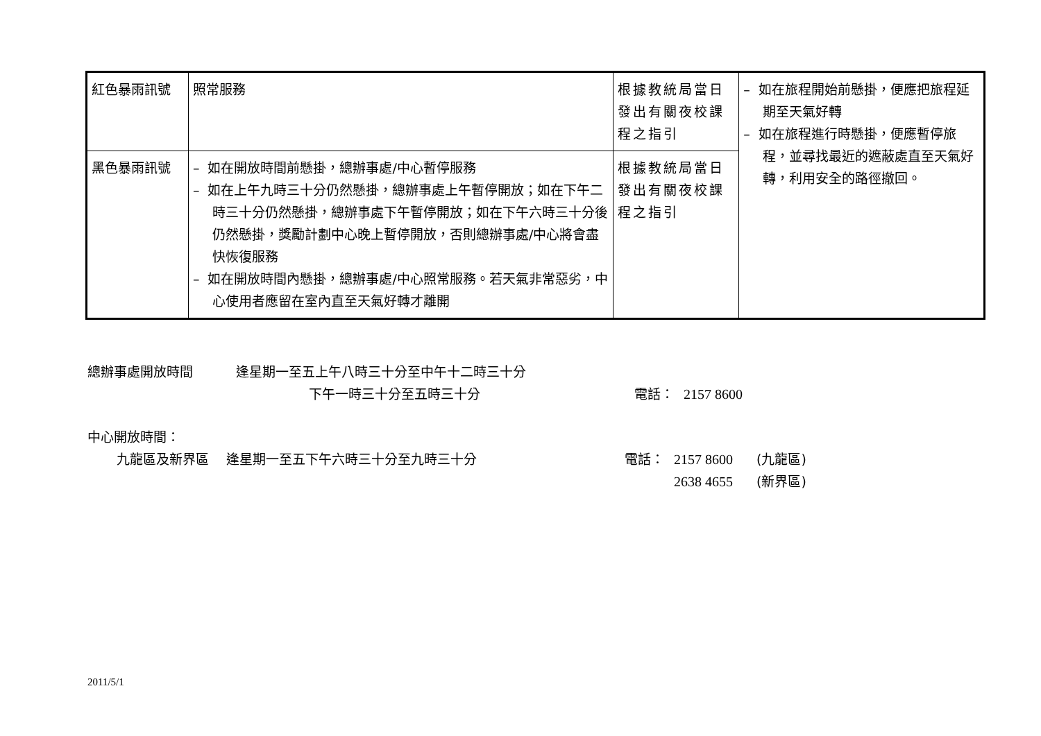| 紅色暴雨訊號 | 照常服務 | 根據教統局當日發出有關夜校課程之指引 | – 如在旅程開始前懸掛，便應把旅程延期至天氣好轉 – 如在旅程進行時懸掛，便應暫停旅程，並尋找最近的遮蔽處直至天氣好轉，利用安全的路徑撤回。 |
| 黑色暴雨訊號 | – 如在開放時間前懸掛，總辦事處/中心暫停服務 – 如在上午九時三十分仍然懸掛，總辦事處上午暫停開放；如在下午二時三十分仍然懸掛，總辦事處下午暫停開放；如在下午六時三十分後仍然懸掛，獎勵計劃中心晚上暫停開放，否則總辦事處/中心將會盡快恢復服務 – 如在開放時間內懸掛，總辦事處/中心照常服務。若天氣非常惡劣，中心使用者應留在室內直至天氣好轉才離開 | 根據教統局當日發出有關夜校課程之指引 | |
| 總辦事處開放時間 | 逢星期一至五上午八時三十分至中午十二時三十分 | | |
| | 下午一時三十分至五時三十分 | 電話： | 2157 8600 |
中心開放時間：
| 九龍區及新界區 | 逢星期一至五下午六時三十分至九時三十分 | 電話： | 2157 8600 | (九龍區) |
| | | | 2638 4655 | (新界區) |
2011/5/1